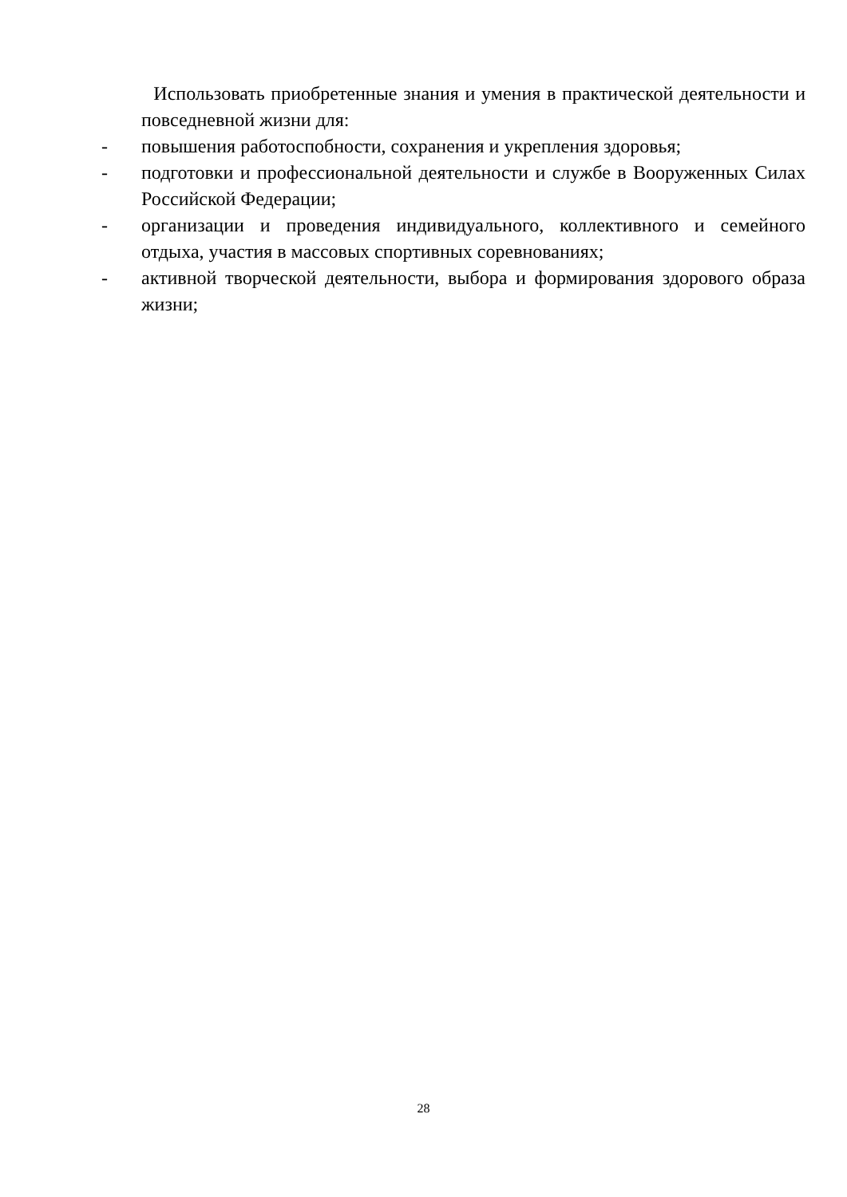Использовать приобретенные знания и умения в практической деятельности и повседневной жизни для:
- повышения работоспобности, сохранения и укрепления здоровья;
- подготовки и профессиональной деятельности и службе в Вооруженных Силах Российской Федерации;
- организации и проведения индивидуального, коллективного и семейного отдыха, участия в массовых спортивных соревнованиях;
- активной творческой деятельности, выбора и формирования здорового образа жизни;
28